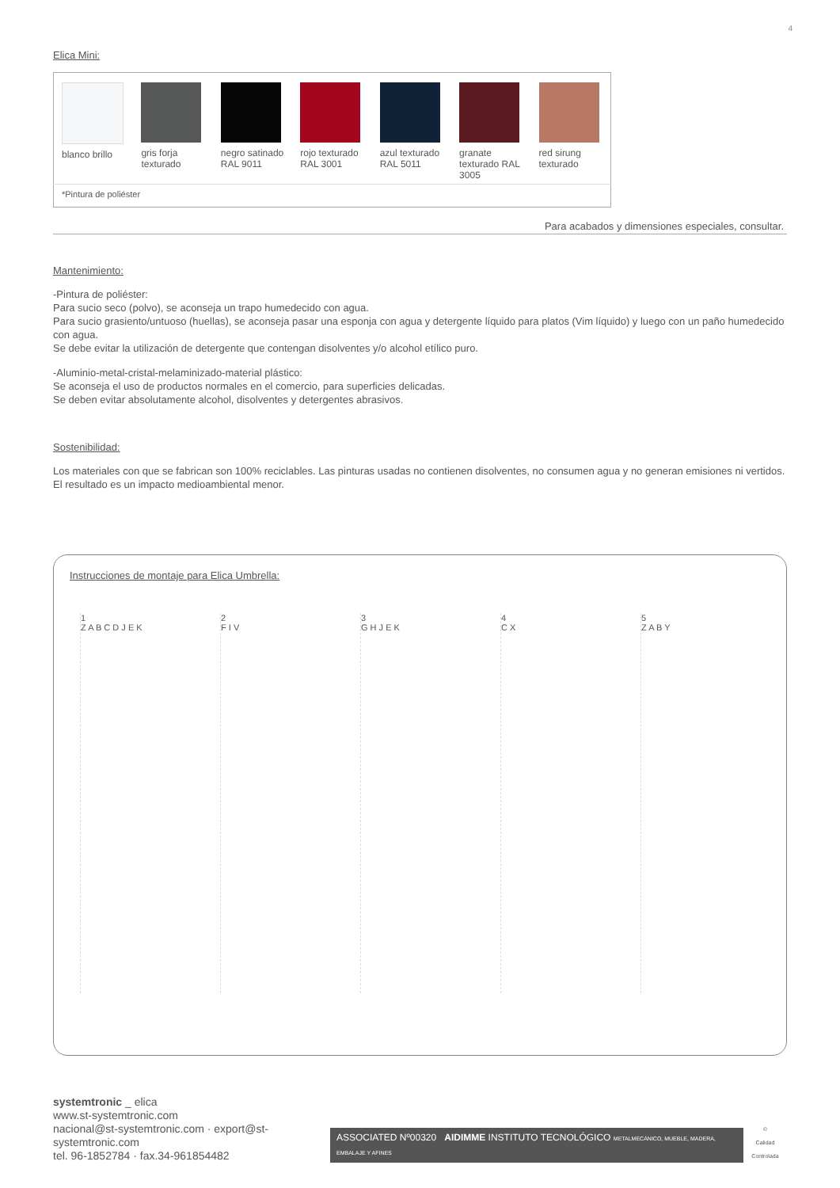4
Elica Mini:
| blanco brillo | gris forja texturado | negro satinado RAL 9011 | rojo texturado RAL 3001 | azul texturado RAL 5011 | granate texturado RAL 3005 | red sirung texturado |
| *Pintura de poliéster | | | | | | |
Para acabados y dimensiones especiales, consultar.
Mantenimiento:
-Pintura de poliéster:
Para sucio seco (polvo), se aconseja un trapo humedecido con agua.
Para sucio grasiento/untuoso (huellas), se aconseja pasar una esponja con agua y detergente líquido para platos (Vim líquido) y luego con un paño humedecido con agua.
Se debe evitar la utilización de detergente que contengan disolventes y/o alcohol etílico puro.
-Aluminio-metal-cristal-melaminizado-material plástico:
Se aconseja el uso de productos normales en el comercio, para superficies delicadas.
Se deben evitar absolutamente alcohol, disolventes y detergentes abrasivos.
Sostenibilidad:
Los materiales con que se fabrican son 100% reciclables. Las pinturas usadas no contienen disolventes, no consumen agua y no generan emisiones ni vertidos. El resultado es un impacto medioambiental menor.
Instrucciones de montaje para Elica Umbrella:
1
Z A B C D J E K
2
F I V
3
G H J E K
4
C X
5
Z A B Y
systemtronic _ elica
www.st-systemtronic.com
nacional@st-systemtronic.com · export@st-systemtronic.com
tel. 96-1852784 · fax.34-961854482
ASSOCIATED Nº00320 AIDIMME INSTITUTO TECNOLÓGICO METALMECÁNICO, MUEBLE, MADERA, EMBALAJE Y AFINES
©
Calidad Controlada